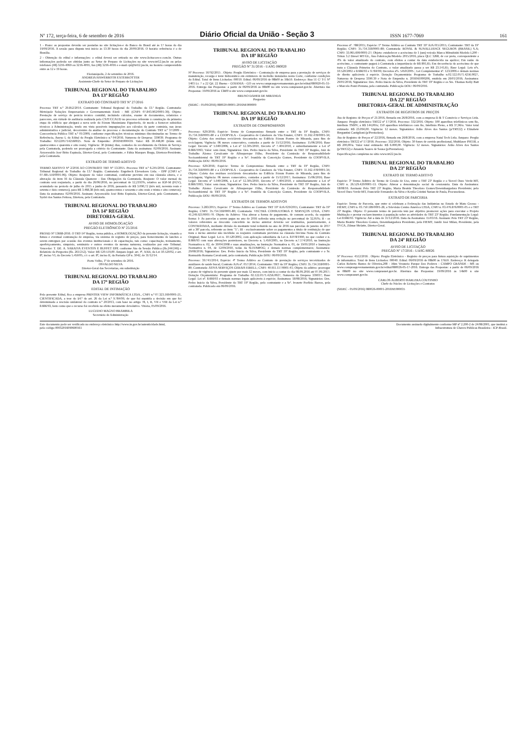Nº 172, terça-feira, 6 de setembro de 2016 Diário Oficial da União - Seção 3 ISSN 1677-7069 161
1 - Prazo: as propostas deverão ser postadas no site licitações-e do Banco do Brasil até às 17 horas do dia 19/09/2016. A sessão para disputa terá início às 13:30 horas do dia 20/09/2016. O horário referência é o de Brasília.
2 - Obtenção do edital e informações: o edital deverá ser retirado no site www.licitacoes-e.com.br. Outras informações poderão ser obtidas junto ao Setor de Preparo de Licitações no site www.trt12.jus.br ou pelos telefones (48) 3216-4069 ou 3216-4091, fax (48) 3216-4016 e e-mail cpl@trt12.jus.br, no horário compreendido entre as 12 e 19 horas.
Florianópolis, 2 de setembro de 2016.
ANDREIA HAWERROTH EXTERKOTTER
Assistente-Chefe do Setor de Preparo de Licitações
TRIBUNAL REGIONAL DO TRABALHO
DA 13ª REGIÃO
EXTRATO DO CONTRATO TRT Nº 27/2016
Processo TRT n.º 29.852/2014. Contratante: Tribunal Regional do Trabalho da 13.ª Região. Contratada: Metrópole Soluções Empresariais e Governamentais Eireli - ME (CNPJ: 07.843.902/0001-39). Objeto: Prestação de serviço de perícia técnico contábil, incluindo cálculos, exame de documentos, relatórios e pareceres, em virtude de auditoria realizada pelo CSJT/CCAUD no processo referente à construção da primeira etapa do edifício que abrigará a nova sede do Fórum Maximiano Figueiredo, de modo a fornecer subsídios técnicos à Administração, tendo em vista possíveis impugnações aos cálculos da parte contrária, nas áreas administrativa e judicial, decorrentes da análise do processo e documentação do Contrato TRT n.º 37/2009 - Concorrência Pública TRT n.º 01/2009, conforme especificações técnicas mínimas discriminadas no Termo de Referência, Anexo I, do Edital do Pregão Eletrônico n.º 04/2016. Natureza de Despesa: 339039. Programa de Trabalho: 02122057142560025. Nota de Empenho: 2016NE000439. Valor: R$ 30.448,00 (trinta mil, quatrocentos e quarenta e oito reais). Vigência: 30 (trinta) dias, contados do recebimento da Ordem de Serviço pela Contratada, podendo ser prorrogada a critério do Contratante. Data da assinatura: 02/09/2016. Assinam: Aryoswaldo José Brito Espínola, Diretor-Geral, pelo Contratante, e Fábia Marques Braga, Diretora-Presidente, pela Contratada.
EXTRATO DE TERMO ADITIVO
TERMO ADITIVO Nº 2/2016 AO CONTRATO TRT Nº 13/2015. Processo TRT n.º 6.245/2016. Contratante: Tribunal Regional do Trabalho da 13.ª Região. Contratada: Engeltech Elevadores Ltda. - EPP (CNPJ n.º 07.485.559/0001-06). Objeto: Reajuste do valor contratual, conforme previsto em sua cláusula oitava, e a alteração do item 16 da Cláusula Quatorze - Das Obrigações da Contratada. Reajuste: O valor mensal do contrato será reajustado, a partir do dia 26/06/2016, no percentual de 12,2193%, relativo ao IGP-M (FGV), acumulado no período de julho de 2015 a junho de 2016, passando de R$ 3.090,72 (três mil, noventa reais e setenta e dois centavos), para R$ 3.468,38 (três mil, quatrocentos e sessenta e oito reais e trinta e oito centavos). Data da assinatura: 02/09/2016. Assinam: Aryoswaldo José Brito Espínola, Diretor-Geral, pelo Contratante, e Syrléi dos Santos Feitosa, Diretora, pela Contratada.
TRIBUNAL REGIONAL DO TRABALHO
DA 14ª REGIÃO
DIRETORIA-GERAL
AVISO DE HOMOLOGAÇÃO
PREGÃO ELETRÔNICO Nº 25/2016
PROAD Nº 13668-2016. O TRT-14ª Região, torna pública, a HOMOLOGAÇÃO da presente licitação, visando a futura e eventual contratação de empresa, via sistema de registro de preços, para fornecimento de lanches a serem entregues por ocasião dos eventos institucionais e de capacitação, tais como: capacitação, treinamento, aperfeiçoamento, simpósio, seminário e outros eventos da mesma natureza, realizados por este Tribunal. Vencedor: T. DE. A. SARAIVA EVENTOS E BUFFET EPP, conforme Ata da Sessão Pública (fls.244/246) e Relatório da Pregoeira (fls. 261/252). Valor: R$ 120.519,00. Amparo legal: art. 4º, XXII, da Lei 10.520/02, e art. 8º, inciso VI, do Decreto 5.450/05, c/c o art. 8º, inciso II, da Portaria GP n. 3042, de 31/12/14.
Porto Velho, 1º de setembro de 2016.
OSVALDO SILVA
Diretor-Geral das Secretarias, em substituição
TRIBUNAL REGIONAL DO TRABALHO
DA 17ª REGIÃO
EDITAL DE INTIMAÇÃO
Pelo presente Edital, fica a empresa PRINTER VIEW INFORMÁTICA LTDA., CNPJ n.º 07.323.169/0001-21, CIENTIFICADA, a teor do §4.º do art. 26 da Lei n.º 9.784/99, de que foi mantida a decisão em que foi determinada a rescisão unilateral do contrato n.º 20/2013, com base no artigo 78, I, II, VII e VIII da Lei n.º 8.666/93, bem como que o recurso foi recebido no efeito meramente devolutivo. Vitória, 05/09/2016.
LUCIANO MAGNO BRAMBILA
Secretário de Administração
TRIBUNAL REGIONAL DO TRABALHO
DA 18ª REGIÃO
AVISO DE LICITAÇÃO
PREGÃO Nº 31/2016 - UASG 080020
Nº Processo: 16792/2015 . Objeto: Pregão Eletrônico - Contratação de empresa para a prestação de serviços de manutenção, recarga e teste hidrostático em extintores de incêndio instalados nesta Corte, conforme condições do Edital. Total de Itens Licitados: 00010. Edital: 06/09/2016 de 08h00 às 16h59. Endereço: Rua 51 C/ T-1 Nº 1403 Lt. 7 a 22 Qd. 22 Bueno - GOIANIA - GO ou www.comprasgovernamentais.gov.br/edital/080020-05-31-2016. Entrega das Propostas: a partir de 06/09/2016 às 08h00 no site www.comprasnet.gov.br. Abertura das Propostas: 19/09/2016 às 13h00 n site www.comprasnet.gov.br.
BRUNO DAHER DE MIRANDA
Pregoeiro
(SIDEC - 05/09/2016) 080020-00001-2016NE000009
TRIBUNAL REGIONAL DO TRABALHO
DA 19ª REGIÃO
EXTRATOS DE COMPROMISSOS
Processo: 629/2016; Espécie: Termo de Compromisso firmado entre o TRT da 19ª Região, CNPJ: 35.734.318/0001-80 e a COOPVILA - Cooperativa de Catadores da Vila Emater, CNPJ: 11.162.478/0001-34; Objeto: Coleta dos resíduos recicláveis descartados no Edifício Fórum Pontes de Miranda, para fins de reciclagem; Vigência: 06 meses consecutivo, contados a partir de 15/12/2016; Assinatura: 15/06/2016; Base Legal: Decreto nº 5.940/2006, a Lei nº 12.305/2010, Decreto nº 7.404/2010, e subsidiariamente a Lei nº 8.666/1993; Valor: sem ônus; Signatários: Des. Pedro Inácio da Silva, Presidente do TRT 19ª Região, Juiz do Trabalho Alonso Cavalcante de Albuquerque Filho, Presidente da Comissão de Responsabilidade Socioambiental do TRT 19ª Região e a Srª. Ivanilda da Conceição Gomes, Presidente da COOPVILA. Publicação DOU: 06/09/2016.
Processo: 629/2016; Espécie: Termo de Compromisso firmado entre o TRT da 19ª Região, CNPJ: 35.734.318/0001-80 e a COOPVILA - Cooperativa de Catadores da Vila Emater, CNPJ: 11.162.478/0001-34; Objeto: Coleta dos resíduos recicláveis descartados no Edifício Fórum Pontes de Miranda, para fins de reciclagem; Vigência: 06 meses consecutivo, contados a partir de 15/12/2017; Assinatura: 15/06/2016; Base Legal: Decreto nº 5.940/2006, a Lei nº 12.305/2010, Decreto nº 7.404/2010, e subsidiariamente a Lei nº 8.666/1993; Valor: sem ônus; Signatários: Des. Pedro Inácio da Silva, Presidente do TRT 19ª Região, Juiz do Trabalho Alonso Cavalcante de Albuquerque Filho, Presidente da Comissão de Responsabilidade Socioambiental do TRT 19ª Região e a Srª. Ivanilda da Conceição Gomes, Presidente da COOPVILA. Publicação DOU: 06/09/2016.
EXTRATOS DE TERMOS ADITIVOS
Processo: 3.283/2015; Espécie: 1º Termo Aditivo ao Contrato TRT 19ª AJA 029/2015; Contratante: TRT da 19ª Região; CNPJ: 35.734.318/0001-80; Contratada: VECTRA CONSULTORIA E SERVIÇOS LTDA, CNPJ: 41.249.921/0001-70. Objeto do Aditivo: Visa alterar a forma de pagamento, de comum acordo, da seguinte forma: I- As parcelas a serem pagas no ano de 2016 sofrerão uma redução no percentual de 32,05%; II - os valores referentes ao desconto concedido no inciso anterior deverão ser restituídos, posteriormente, à CONTRATADA, mediante divisão do montante total reduzido no ano de 2016 nas parcelas de janeiro de 2017 até a 36ª parcela, referente ao item "5"; III - exclusivamente sobre os pagamentos a título de restituição de que trata o inciso anterior não incidirão os reajustes contratuais previstos na cláusula Décima Nona do Contrato Original; Base Legal: Lei n. 10.520/2002, com aplicação subsidiária da Lei n. 8.078/1990, no que couber e n. 8.666/93 com suas alterações posteriores, no Decreto n. 5.450/2005, no Decreto n.7.174/2010, na Instrução Normativa n. 02, de 30/04/2008 e suas atualizações, na Instrução Normativa n. 01, de 19/01/2010 e Instrução Normativa n. 04, de 12/09/2010, todas da SLTI/MPOG; e demais normas complementares; Assinatura: 29/08/2016; Signatários: Des. Pedro Inácio da Silva, Presidente do TRT 19ª Região, pelo contratante e o Sr. Romualdo Romana Cavalcanti, pela contratada; Publicação DOU: 06/09/2016.
Processo: 39.741/2014; Espécie: 4º Termo Aditivo ao Contrato de prestação de serviços terceirizados de auxiliares de saúde bucal; Contrato AJA nº. 057/2014; Contratante: TRT da 19ª Região; CNPJ: 35.734.318/0001-80; Contratada: ATIVA SERVIÇOS GERAIS EIRELI.; CNPJ: 40.911.117/0001-41; Objeto do aditivo: prorrogar o prazo de vigência do presente ajuste por mais 12 meses, com início a contar do dia 08.09.2016 até 07.09.2017; Dotação Orçamentária: Programa de Trabalho 02.122.0571.4256.0027, Natureza da Despesa 339037; Base Legal: Lei nº. 8.666/93 e demais normas legais aplicáveis à espécie; Assinatura: 18/08/2016; Signatários: Des. Pedro Inácio da Silva, Presidente do TRT 19ª Região, pelo contratante e a Srª. Ivonete Porfírio Barros, pela contratada. Publicado em 06/09/2016.
Processo nº. 788/2015; Espécie: 1º Termo Aditivo ao Contrato TRT 19ª AJA 015/2015; Contratante: TRT da 19ª Região; CNPJ: 35.734.318/0001-80; Contratada: ROYAL & SUNALLIANCE SEGUROS (BRASIL) S.A; CNPJ: 33.065.699/0001-27; Objeto: estabelecer o acréscimo de 1 (um) veículo Marca Mitsubishi Modelo L200 - Triton 3.2 Diesel MT/GL, Ano Fabricação/Modelo 2015/2016, placa QLC 3268, de cor preta, correspondente a 4% do valor atualizado do contrato, com efeitos a contar da data estabelecida na apólice; Em razão do acréscimo, o contratante pagará à Contratada a importância de R$ 891,65; Em decorrência do acréscimo de que trata a Cláusula Primeira do Contrato, o valor atualizado passa a ser R$ 23.141,65; Base Legal: Leis nºs. 10.520/2002 e 8.666/93 e 9.784/99; Decretos nºs. 5450/2005 ; Lei Complementar nº. 123/2006 e demais normas de direito aplicáveis à espécie. Dotação Orçamentária: Programa de Trabalho n.02.122.0571.4256.0027, Natureza de Despesa 3390.39 e Nota de Empenho n. 2016NE000206, emitida em 26/01/2016; Assinatura: 29/01/2016; Signatários: Des. Pedro Inácio da Silva, Presidente do TRT 19ª Região e os Srs. Thomas Kelly Batt e Marcelo Pozzi Pestana, pela contratada. Publicação DOU: 06/09/2016.
TRIBUNAL REGIONAL DO TRABALHO
DA 22ª REGIÃO
DIRETORIA-GERAL DE ADMINISTRAÇÃO
EXTRATOS DE REGISTROS DE PREÇOS
Ata de Registro de Preços nº 21/2016, firmada em 26/8/2016, com a empresa D & T Comércio e Serviços Ltda. Amparo: Pregão eletrônico TRT22 nº 17/2016. Processo: 332/2016. Objeto: 100 aparelhos telefônicos sem fio, Intelbrás TS60V, a R$ 144,00/u; 150 aparelhos telefônicos com fio, Intelbrás Pleno, a R$ 37,96/u. Valor total estimado: R$ 23.094,00. Vigência: 12 meses. Signatários: Adão Alves dos Santos (p/TRT22) e Elizabete Bergantini Castiglioni (p/Prestadora).
Ata de Registro de Preços nº 22/2016, firmada em 26/8/2016, com a empresa Natal Tech Ltda. Amparo: Pregão eletrônico TRT22 nº 17/2016. Processo: 332/2016. Objeto: 30 fones de ouvido profissional, Multilaser PH158, a R$ 200,00/u. Valor total estimado: R$ 6.000,00. Vigência: 12 meses. Signatários: Adão Alves dos Santos (p/TRT22) e Amanda Soares de Sousa (p/Prestadora).
Especificações completas no sítio www.trt22.jus.br.
TRIBUNAL REGIONAL DO TRABALHO
DA 23ª REGIÃO
EXTRATO DE TERMO ADITIVO
Espécie: 3º Termo Aditivo de Termo de Cessão de Uso, entre o TRT 23ª Região e o Sicred Ouro Verde-MT, CNPJ n. 26.529.420/0001-53. Objeto: Alterar a denominação social da cessionária. Data da Assinatura: 18/08/16. Assinam: Pelo TRT 23ª Região, Maria Beatriz Theodoro Gomes/Desembargadora Presidente; pelo Sicred Ouro Verde-MT, Francielle Fernandes da Silva e Keylla Cristini Surian de Paula, Procuradoras.
EXTRATO DE PARCERIA
Espécie: Termo de Parceria, que entre si celebram a Federação das Indústrias no Estado de Mato Grosso - FIEMT, CNPJ n. 03.750.189/0001-28, a Televisão Centro América LTDA, CNPJ n. 03.476.876/0001-05 e o TRT 23ª Região. Objeto: O presente termo de parceria tem por objetivo promover ações para executar o Projeto Multiação e prestar esclarecimentos à população sobre as atividades do TRT 23ª Região. Fundamentação Legal: Lei 8.666/93. Vigência: Até a data de 31/12/2016. Data da Assinatura: 15/03/16. Assinam: Pelo TRT 23ª Região, Maria Beatriz Theodoro Gomes, Desembargadora Presidente, pela FIEMT, Jandir José Milan, Presidente, pela TVCA, Zilmar Melatte, Diretor-Geral.
TRIBUNAL REGIONAL DO TRABALHO
DA 24ª REGIÃO
AVISO DE LICITAÇÃO
PREGÃO Nº 17/2016 - UASG 80026
Nº Processo: 4512/2016 . Objeto: Pregão Eletrônico - Registro de preços para futura aquisição de suprimentos de informática. Total de Itens Licitados: 00040. Edital: 06/09/2016 de 08h00 às 17h59. Endereço: R delegado Carlos Roberto Bastos de Oliveira,208 - Jdim Veraneio Parque Dos Poderes - CAMPO GRANDE - MS ou www.comprasgovernamentais.gov.br/edital/080026-05-17-2016. Entrega das Propostas: a partir de 06/09/2016 às 08h00 no site www.comprasnet.gov.br. Abertura das Propostas: 19/09/2016 às 14h00 n site www.comprasnet.gov.br.
CARLOS ALBERTO BARLERA COUTINHO
Chefe do Núcleo de Licitações e Contratos
(SIDEC - 05/09/2016) 080026-00001-2016NE000035
Este documento pode ser verificado no endereço eletrônico http://www.in.gov.br/autenticidade.html,
pelo código 00032016090600161 Documento assinado digitalmente conforme MP nº 2.200-2 de 24/08/2001, que institui a
Infraestrutura de Chaves Públicas Brasileira - ICP-Brasil.